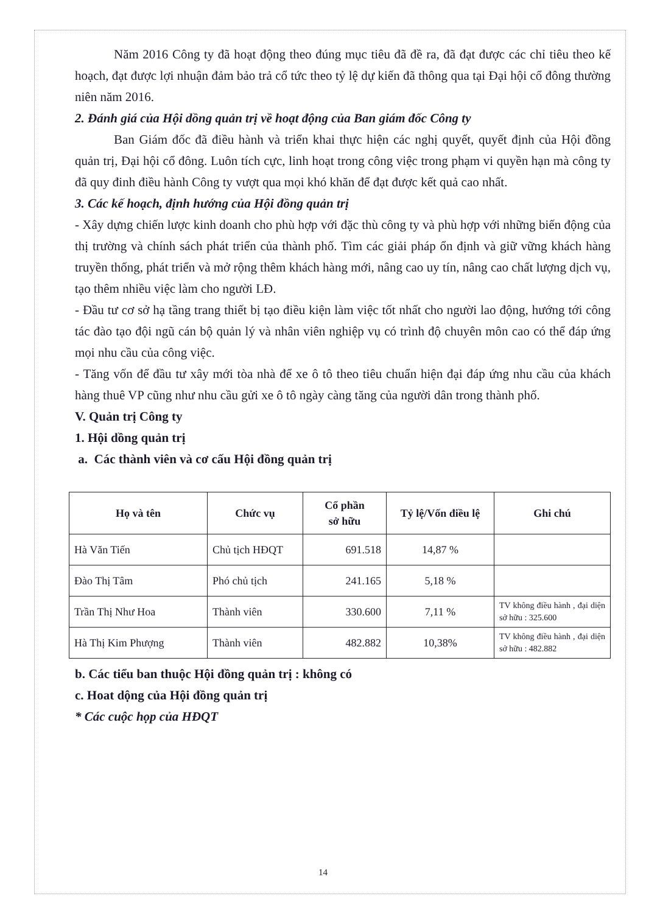Năm 2016 Công ty đã hoạt động theo đúng mục tiêu đã đề ra, đã đạt được các chỉ tiêu theo kế hoạch, đạt được lợi nhuận đảm bảo trả cổ tức theo tỷ lệ dự kiến đã thông qua tại Đại hội cổ đông thường niên năm 2016.
2. Đánh giá của Hội dồng quản trị về hoạt động của Ban giám đốc Công ty
Ban Giám đốc đã điều hành và triển khai thực hiện các nghị quyết, quyết định của Hội đồng quản trị, Đại hội cổ đông. Luôn tích cực, linh hoạt trong công việc trong phạm vi quyền hạn mà công ty đã quy đinh điều hành Công ty vượt qua mọi khó khăn để đạt được kết quả cao nhất.
3. Các kế hoạch, định hướng của Hội đồng quản trị
- Xây dựng chiến lược kinh doanh cho phù hợp với đặc thù công ty và phù hợp với những biến động của thị trường và chính sách phát triển của thành phố. Tìm các giải pháp ổn định và giữ vững khách hàng truyền thống, phát triển và mở rộng thêm khách hàng mới, nâng cao uy tín, nâng cao chất lượng dịch vụ, tạo thêm nhiều việc làm cho người LĐ.
- Đầu tư cơ sở hạ tầng trang thiết bị tạo điều kiện làm việc tốt nhất cho người lao động, hướng tới công tác đào tạo đội ngũ cán bộ quản lý và nhân viên nghiệp vụ có trình độ chuyên môn cao có thể đáp ứng mọi nhu cầu của công việc.
- Tăng vốn để đầu tư xây mới tòa nhà để xe ô tô theo tiêu chuẩn hiện đại đáp ứng nhu cầu của khách hàng thuê VP cũng như nhu cầu gửi xe ô tô ngày càng tăng của người dân trong thành phố.
V. Quản trị Công ty
1. Hội dồng quản trị
a. Các thành viên và cơ cấu Hội đồng quản trị
| Họ và tên | Chức vụ | Cổ phần sở hữu | Tỷ lệ/Vốn điều lệ | Ghi chú |
| --- | --- | --- | --- | --- |
| Hà Văn Tiến | Chủ tịch HĐQT | 691.518 | 14,87 % | |
| Đào Thị Tâm | Phó chủ tịch | 241.165 | 5,18 % | |
| Trần Thị Như Hoa | Thành viên | 330.600 | 7,11 % | TV không điều hành , đại diện sở hữu : 325.600 |
| Hà Thị Kim Phượng | Thành viên | 482.882 | 10,38% | TV không điều hành , đại diện sở hữu : 482.882 |
b. Các tiểu ban thuộc Hội đồng quản trị : không có
c. Hoat dộng của Hội đồng quản trị
* Các cuộc họp của HĐQT
14